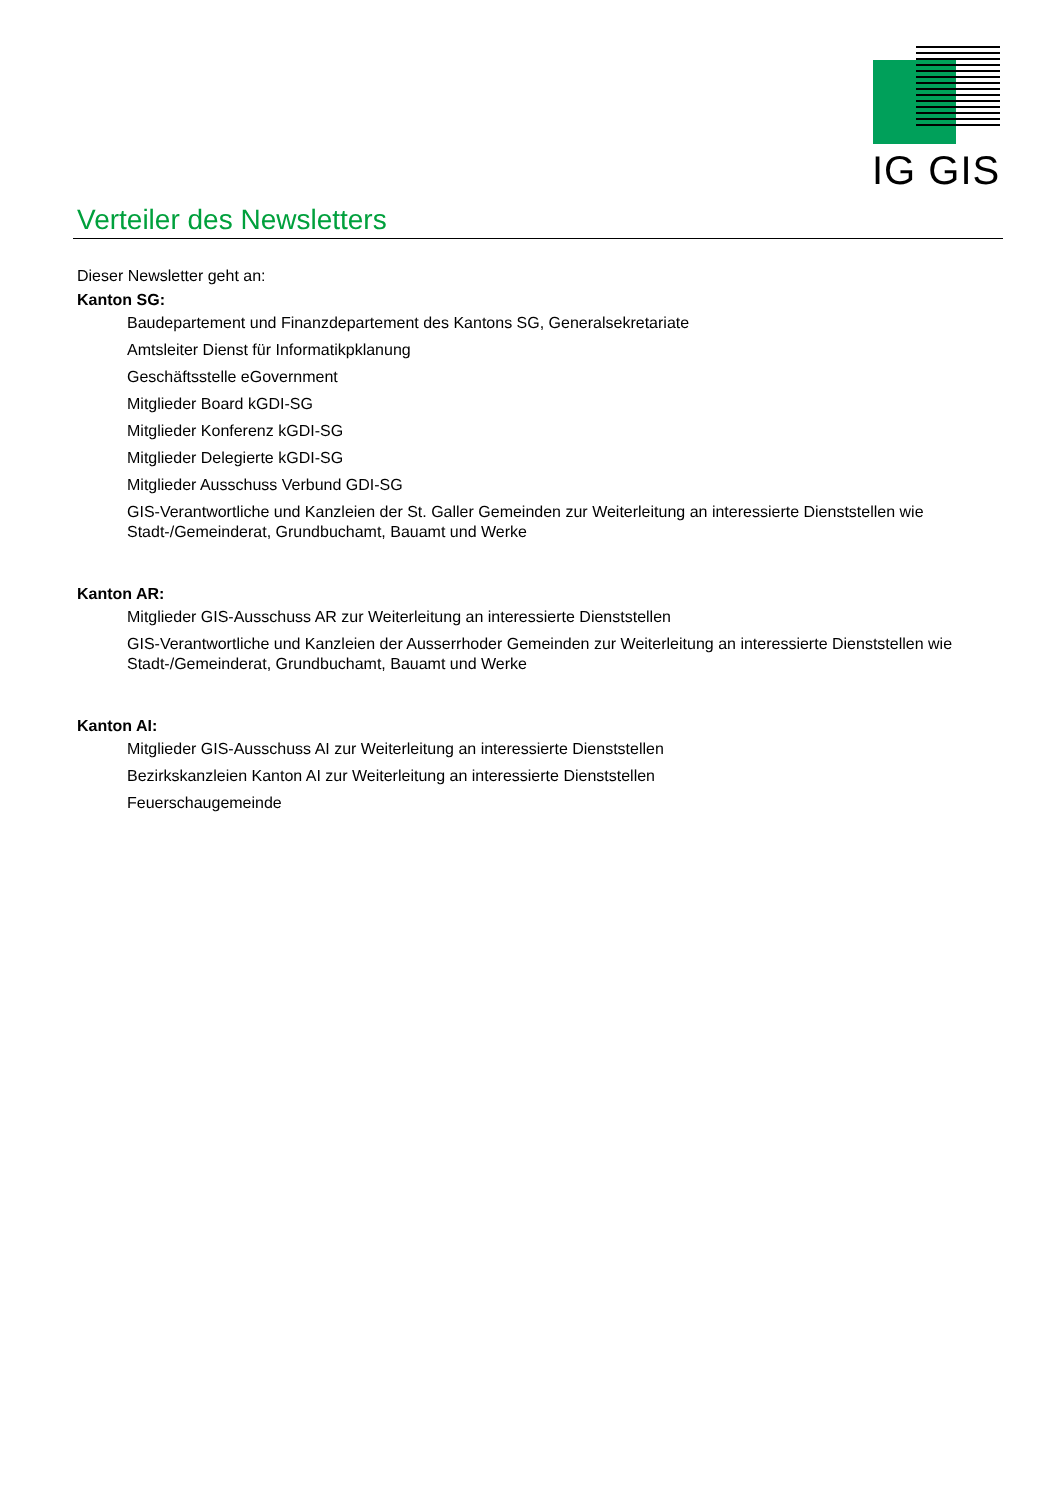IG GIS
Verteiler des Newsletters
Dieser Newsletter geht an:
Kanton SG:
Baudepartement und Finanzdepartement des Kantons SG, Generalsekretariate
Amtsleiter Dienst für Informatikpklanung
Geschäftsstelle eGovernment
Mitglieder Board kGDI-SG
Mitglieder Konferenz kGDI-SG
Mitglieder Delegierte kGDI-SG
Mitglieder Ausschuss Verbund GDI-SG
GIS-Verantwortliche und Kanzleien der St. Galler Gemeinden zur Weiterleitung an interessierte Dienststellen wie Stadt-/Gemeinderat, Grundbuchamt, Bauamt und Werke
Kanton AR:
Mitglieder GIS-Ausschuss AR zur Weiterleitung an interessierte Dienststellen
GIS-Verantwortliche und Kanzleien der Ausserrhoder Gemeinden zur Weiterleitung an interessierte Dienststellen wie Stadt-/Gemeinderat, Grundbuchamt, Bauamt und Werke
Kanton AI:
Mitglieder GIS-Ausschuss AI zur Weiterleitung an interessierte Dienststellen
Bezirkskanzleien Kanton AI zur Weiterleitung an interessierte Dienststellen
Feuerschaugemeinde